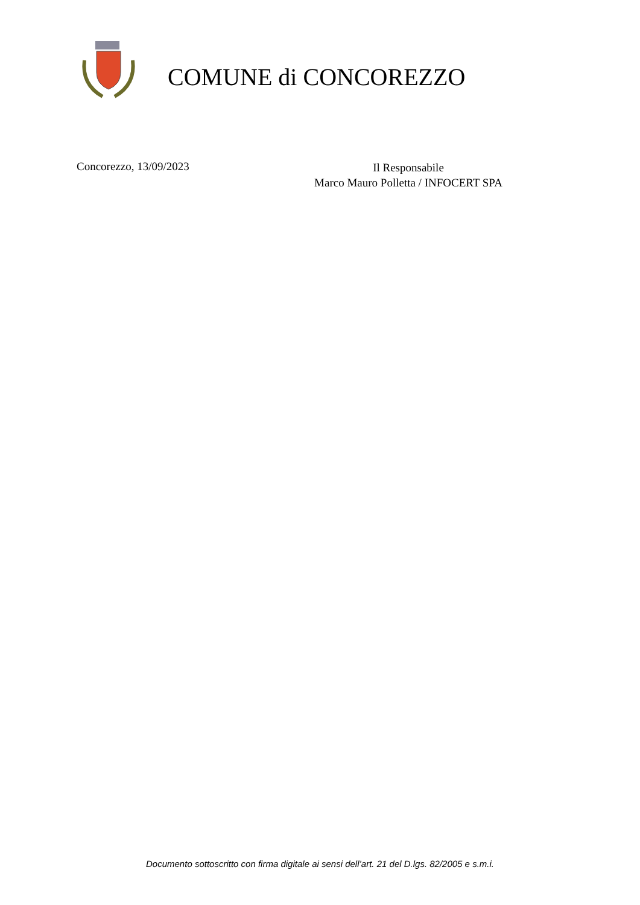COMUNE di CONCOREZZO
Concorezzo, 13/09/2023
Il Responsabile
Marco Mauro Polletta / INFOCERT SPA
Documento sottoscritto con firma digitale ai sensi dell’art. 21 del D.lgs. 82/2005 e s.m.i.